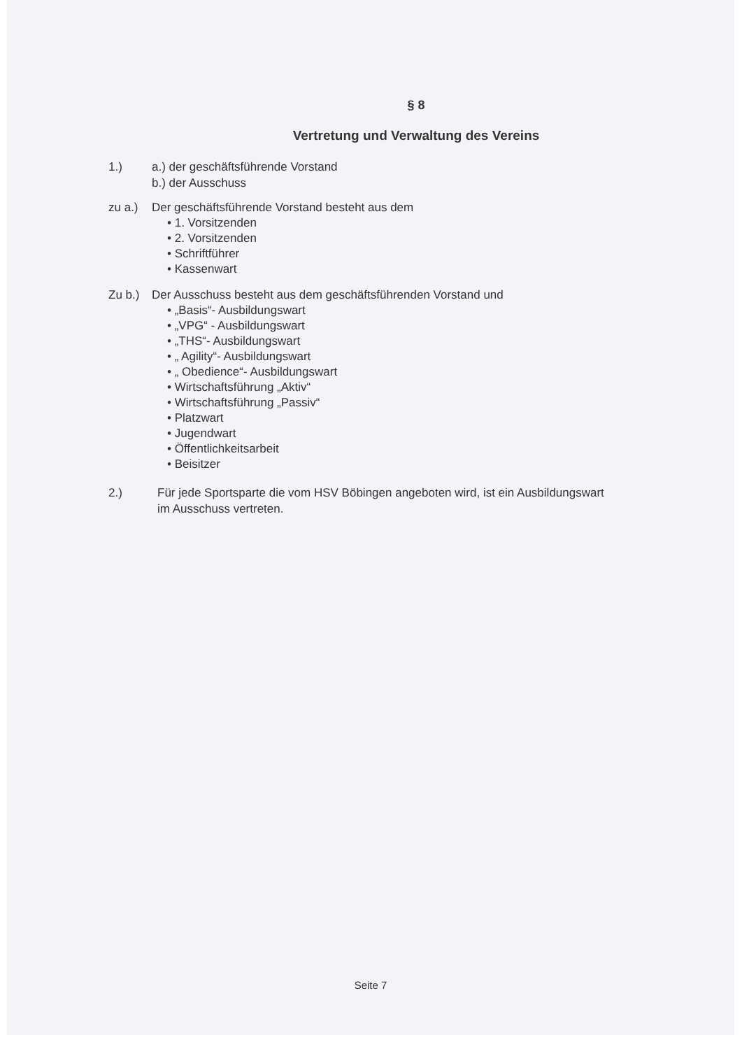§ 8
Vertretung und Verwaltung des Vereins
1.) a.) der geschäftsführende Vorstand
b.) der Ausschuss
zu a.) Der geschäftsführende Vorstand besteht aus dem
• 1. Vorsitzenden
• 2. Vorsitzenden
• Schriftführer
• Kassenwart
Zu b.) Der Ausschuss besteht aus dem geschäftsführenden Vorstand und
• „Basis“- Ausbildungswart
• „VPG“ - Ausbildungswart
• „THS“- Ausbildungswart
• „ Agility“- Ausbildungswart
• „ Obedience“- Ausbildungswart
• Wirtschaftsführung „Aktiv“
• Wirtschaftsführung „Passiv“
• Platzwart
• Jugendwart
• Öffentlichkeitsarbeit
• Beisitzer
2.) Für jede Sportsparte die vom HSV Böbingen angeboten wird, ist ein Ausbildungswart
im Ausschuss vertreten.
Seite 7